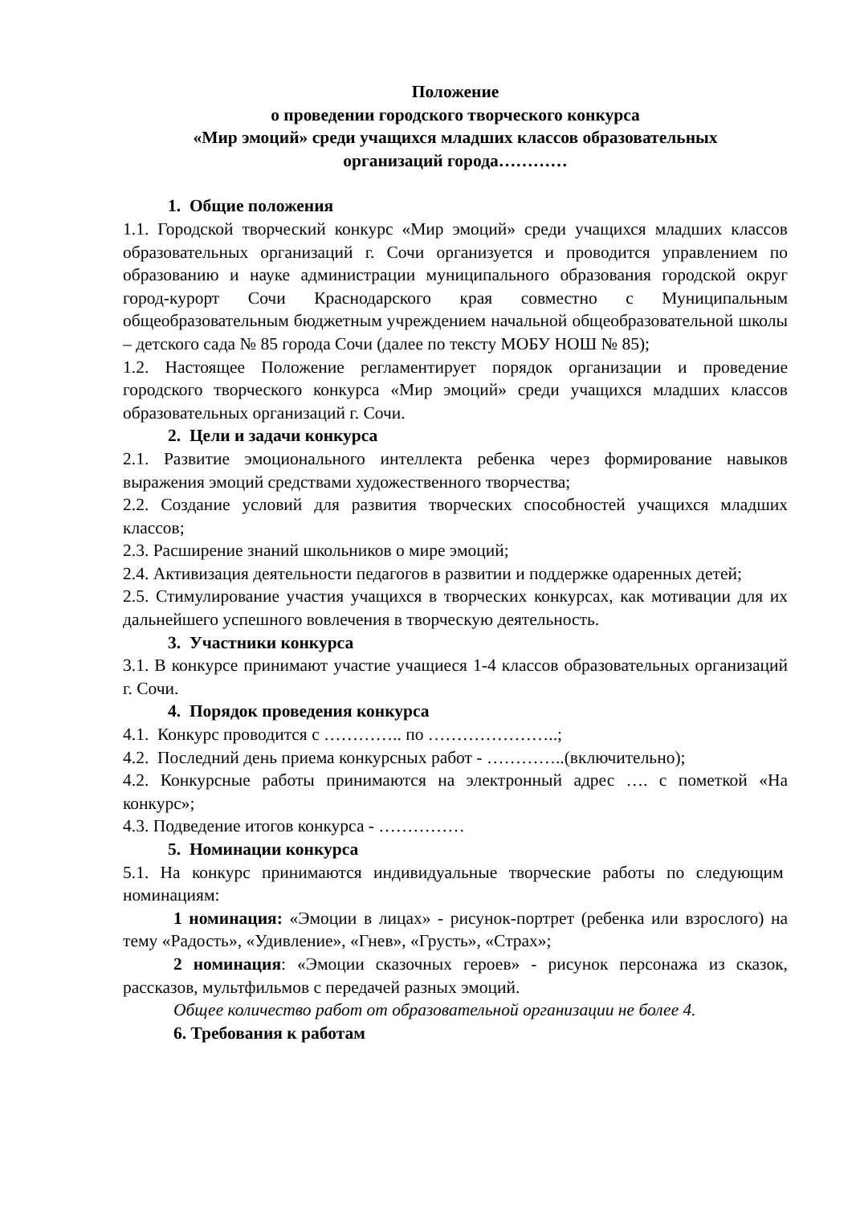Положение
о проведении городского творческого конкурса
«Мир эмоций» среди учащихся младших классов образовательных
организаций города…………
1. Общие положения
1.1. Городской творческий конкурс «Мир эмоций» среди учащихся младших классов образовательных организаций г. Сочи организуется и проводится управлением по образованию и науке администрации муниципального образования городской округ город-курорт Сочи Краснодарского края совместно с Муниципальным общеобразовательным бюджетным учреждением начальной общеобразовательной школы – детского сада № 85 города Сочи (далее по тексту МОБУ НОШ № 85);
1.2. Настоящее Положение регламентирует порядок организации и проведение городского творческого конкурса «Мир эмоций» среди учащихся младших классов образовательных организаций г. Сочи.
2. Цели и задачи конкурса
2.1. Развитие эмоционального интеллекта ребенка через формирование навыков выражения эмоций средствами художественного творчества;
2.2. Создание условий для развития творческих способностей учащихся младших классов;
2.3. Расширение знаний школьников о мире эмоций;
2.4. Активизация деятельности педагогов в развитии и поддержке одаренных детей;
2.5. Стимулирование участия учащихся в творческих конкурсах, как мотивации для их дальнейшего успешного вовлечения в творческую деятельность.
3. Участники конкурса
3.1. В конкурсе принимают участие учащиеся 1-4 классов образовательных организаций г. Сочи.
4. Порядок проведения конкурса
4.1. Конкурс проводится с ………….. по …………………..;
4.2. Последний день приема конкурсных работ - …………..(включительно);
4.2. Конкурсные работы принимаются на электронный адрес …. с пометкой «На конкурс»;
4.3. Подведение итогов конкурса - ……………
5. Номинации конкурса
5.1. На конкурс принимаются индивидуальные творческие работы по следующим номинациям:
1 номинация: «Эмоции в лицах» - рисунок-портрет (ребенка или взрослого) на тему «Радость», «Удивление», «Гнев», «Грусть», «Страх»;
2 номинация: «Эмоции сказочных героев» - рисунок персонажа из сказок, рассказов, мультфильмов с передачей разных эмоций.
Общее количество работ от образовательной организации не более 4.
6. Требования к работам